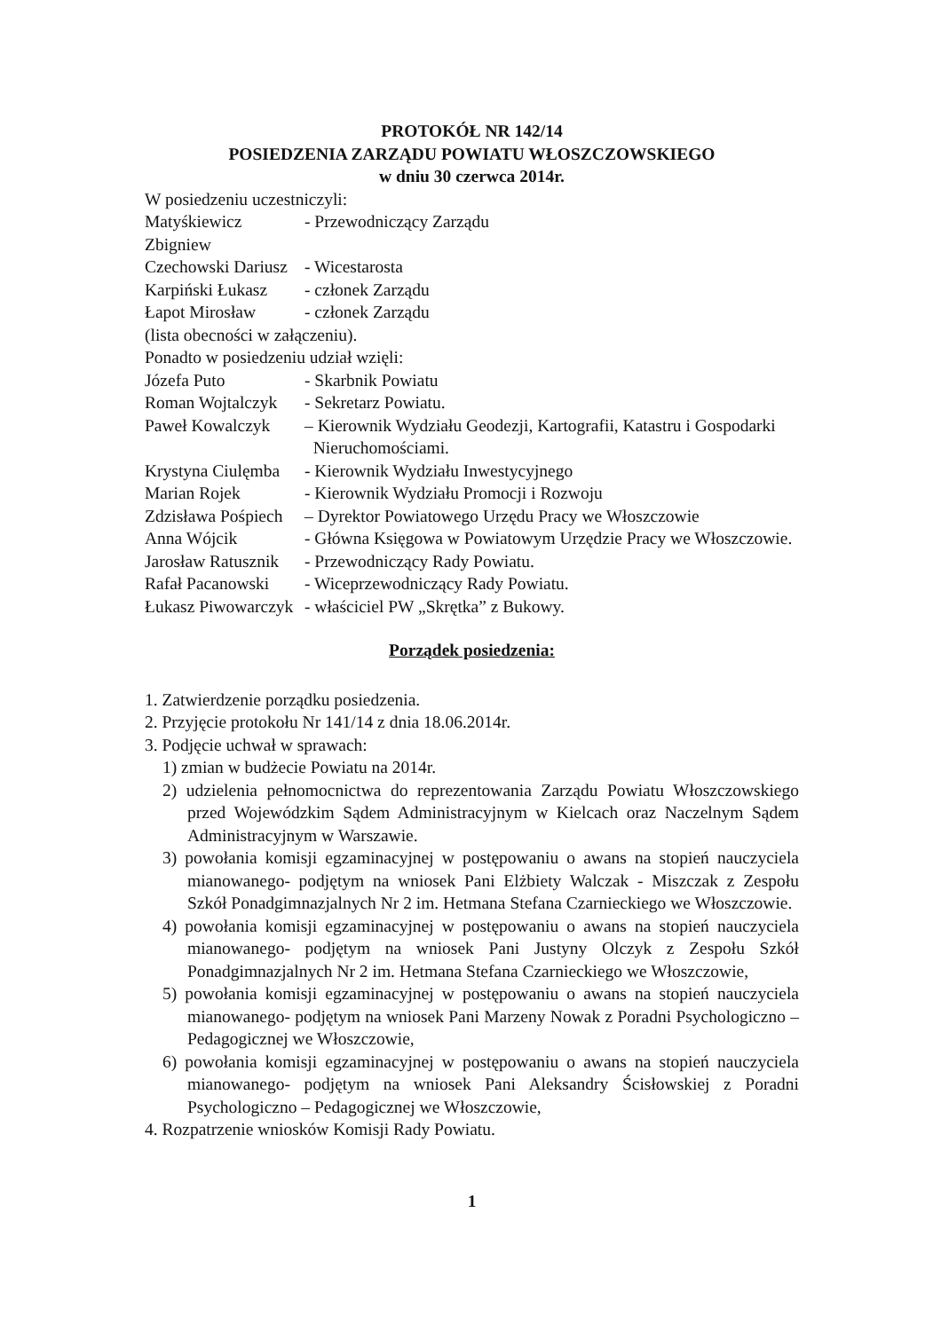PROTOKÓŁ NR 142/14
POSIEDZENIA ZARZĄDU POWIATU WŁOSZCZOWSKIEGO
w dniu 30 czerwca 2014r.
W posiedzeniu uczestniczyli:
Matyśkiewicz Zbigniew - Przewodniczący Zarządu
Czechowski Dariusz - Wicestarosta
Karpiński Łukasz - członek Zarządu
Łapot Mirosław - członek Zarządu
(lista obecności w załączeniu).
Ponadto w posiedzeniu udział wzięli:
Józefa Puto - Skarbnik Powiatu
Roman Wojtalczyk - Sekretarz Powiatu.
Paweł Kowalczyk – Kierownik Wydziału Geodezji, Kartografii, Katastru i Gospodarki
Nieruchomościami.
Krystyna Ciulęmba - Kierownik Wydziału Inwestycyjnego
Marian Rojek - Kierownik Wydziału Promocji i Rozwoju
Zdzisława Pośpiech – Dyrektor Powiatowego Urzędu Pracy we Włoszczowie
Anna Wójcik - Główna Księgowa w Powiatowym Urzędzie Pracy we Włoszczowie.
Jarosław Ratusznik - Przewodniczący Rady Powiatu.
Rafał Pacanowski - Wiceprzewodniczący Rady Powiatu.
Łukasz Piwowarczyk - właściciel PW „Skrętka” z Bukowy.
Porządek posiedzenia:
1. Zatwierdzenie porządku posiedzenia.
2. Przyjęcie protokołu Nr 141/14 z dnia 18.06.2014r.
3. Podjęcie uchwał w sprawach:
1) zmian w budżecie Powiatu na 2014r.
2) udzielenia pełnomocnictwa do reprezentowania Zarządu Powiatu Włoszczowskiego przed Wojewódzkim Sądem Administracyjnym w Kielcach oraz Naczelnym Sądem Administracyjnym w Warszawie.
3) powołania komisji egzaminacyjnej w postępowaniu o awans na stopień nauczyciela mianowanego- podjętym na wniosek Pani Elżbiety Walczak - Miszczak z Zespołu Szkół Ponadgimnazjalnych Nr 2 im. Hetmana Stefana Czarnieckiego we Włoszczowie.
4) powołania komisji egzaminacyjnej w postępowaniu o awans na stopień nauczyciela mianowanego- podjętym na wniosek Pani Justyny Olczyk z Zespołu Szkół Ponadgimnazjalnych Nr 2 im. Hetmana Stefana Czarnieckiego we Włoszczowie,
5) powołania komisji egzaminacyjnej w postępowaniu o awans na stopień nauczyciela mianowanego- podjętym na wniosek Pani Marzeny Nowak z Poradni Psychologiczno – Pedagogicznej we Włoszczowie,
6) powołania komisji egzaminacyjnej w postępowaniu o awans na stopień nauczyciela mianowanego- podjętym na wniosek Pani Aleksandry Ścisłowskiej z Poradni Psychologiczno – Pedagogicznej we Włoszczowie,
4. Rozpatrzenie wniosków Komisji Rady Powiatu.
1